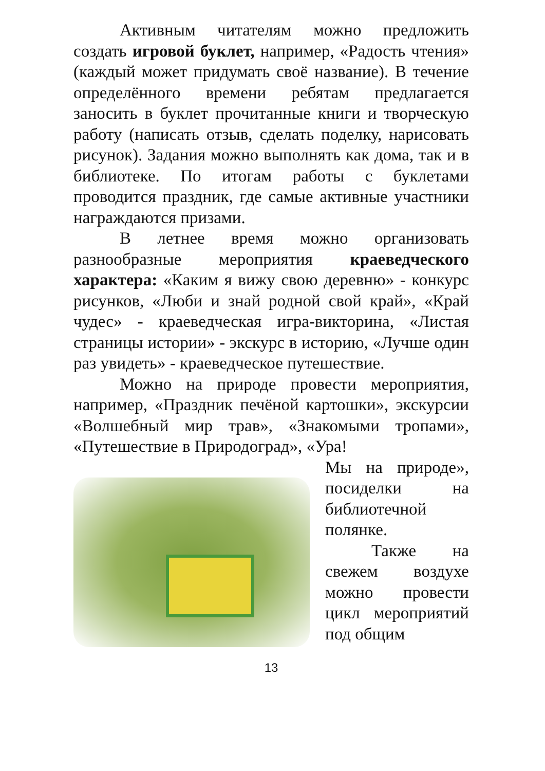Активным читателям можно предложить создать игровой буклет, например, «Радость чтения» (каждый может придумать своё название). В течение определённого времени ребятам предлагается заносить в буклет прочитанные книги и творческую работу (написать отзыв, сделать поделку, нарисовать рисунок). Задания можно выполнять как дома, так и в библиотеке. По итогам работы с буклетами проводится праздник, где самые активные участники награждаются призами.
В летнее время можно организовать разнообразные мероприятия краеведческого характера: «Каким я вижу свою деревню» - конкурс рисунков, «Люби и знай родной свой край», «Край чудес» - краеведческая игра-викторина, «Листая страницы истории» - экскурс в историю, «Лучше один раз увидеть» - краеведческое путешествие.
Можно на природе провести мероприятия, например, «Праздник печёной картошки», экскурсии «Волшебный мир трав», «Знакомыми тропами», «Путешествие в Природоград», «Ура!
Мы на природе», посиделки на библиотечной полянке.
Также на свежем воздухе можно провести цикл мероприятий под общим
13